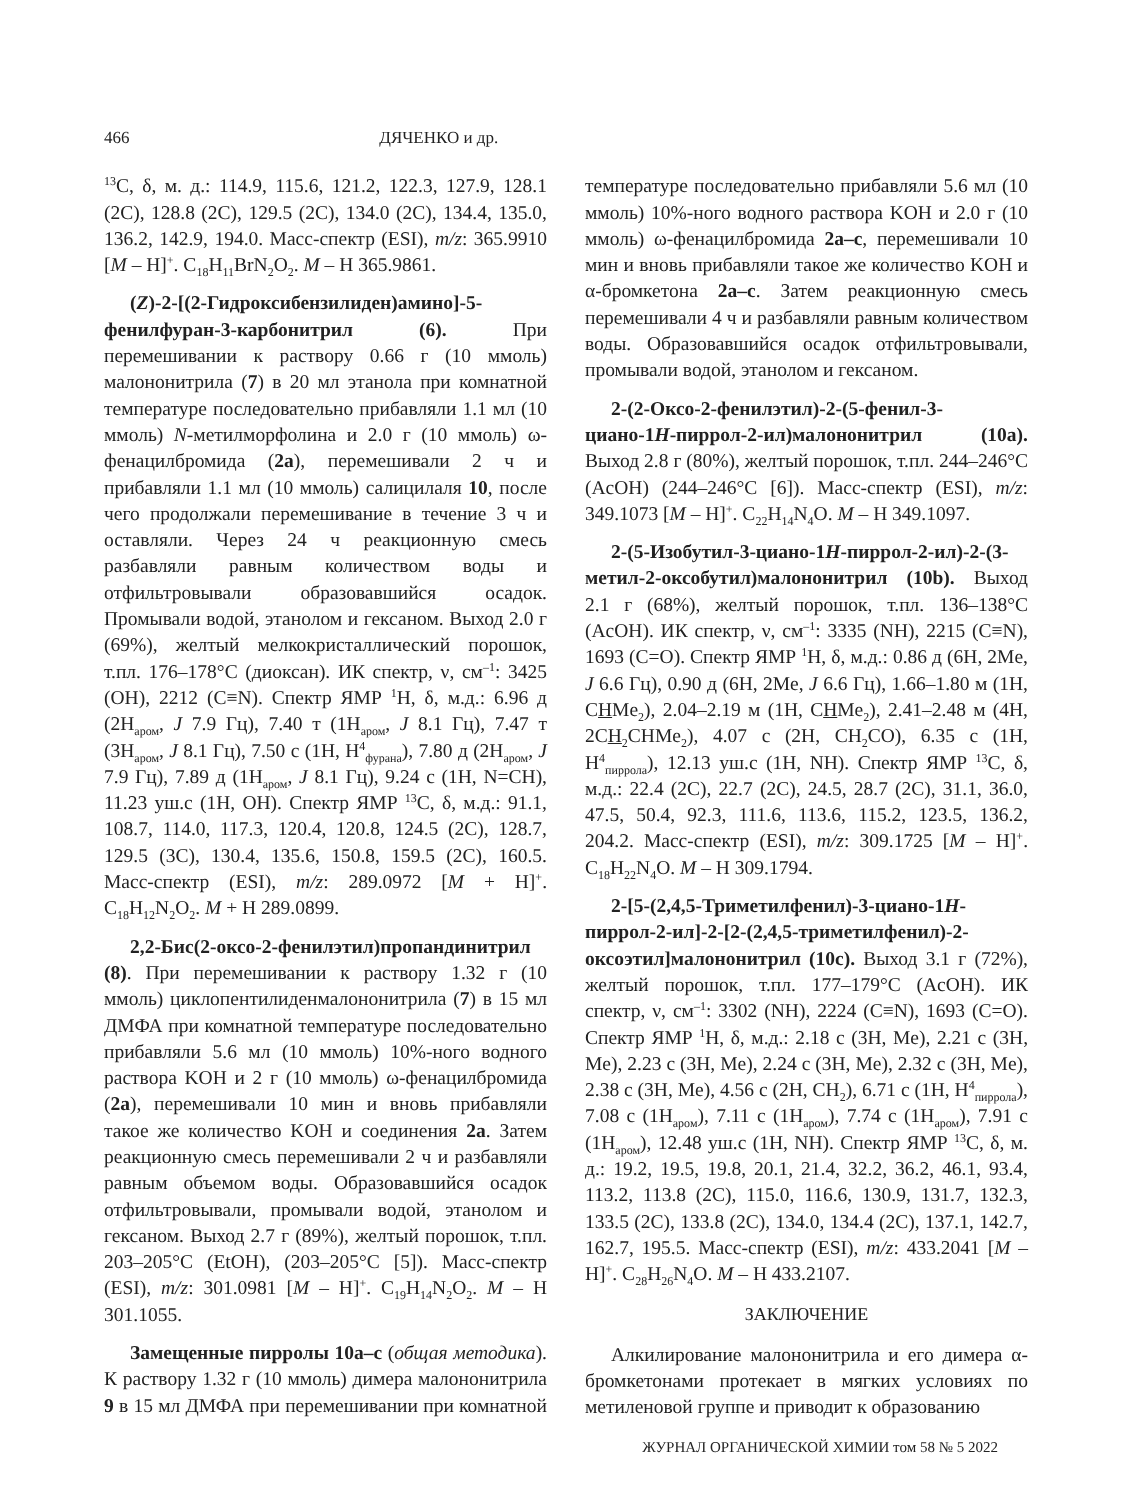466 ДЯЧЕНКО и др.
<sup>13</sup>C, δ, м. д.: 114.9, 115.6, 121.2, 122.3, 127.9, 128.1 (2C), 128.8 (2C), 129.5 (2C), 134.0 (2C), 134.4, 135.0, 136.2, 142.9, 194.0. Масс-спектр (ESI), m/z: 365.9910 [M – H]<sup>+</sup>. C<sub>18</sub>H<sub>11</sub>BrN<sub>2</sub>O<sub>2</sub>. M – H 365.9861.
(Z)-2-[(2-Гидроксибензилиден)амино]-5-фенилфуран-3-карбонитрил (6). При перемешивании к раствору 0.66 г (10 ммоль) малононитрила (7) в 20 мл этанола при комнатной температуре последовательно прибавляли 1.1 мл (10 ммоль) N-метилморфолина и 2.0 г (10 ммоль) ω-фенацилбромида (2a), перемешивали 2 ч и прибавляли 1.1 мл (10 ммоль) салицилаля 10, после чего продолжали перемешивание в течение 3 ч и оставляли. Через 24 ч реакционную смесь разбавляли равным количеством воды и отфильтровывали образовавшийся осадок. Промывали водой, этанолом и гексаном. Выход 2.0 г (69%), желтый мелкокристаллический порошок, т.пл. 176–178°C (диоксан). ИК спектр, ν, см<sup>–1</sup>: 3425 (OH), 2212 (C≡N). Спектр ЯМР <sup>1</sup>H, δ, м.д.: 6.96 д (2H<sub>аром</sub>, J 7.9 Гц), 7.40 т (1H<sub>аром</sub>, J 8.1 Гц), 7.47 т (3H<sub>аром</sub>, J 8.1 Гц), 7.50 с (1H, H<sup>4</sup><sub>фурана</sub>), 7.80 д (2H<sub>аром</sub>, J 7.9 Гц), 7.89 д (1H<sub>аром</sub>, J 8.1 Гц), 9.24 с (1H, N=CH), 11.23 уш.с (1H, OH). Спектр ЯМР <sup>13</sup>C, δ, м.д.: 91.1, 108.7, 114.0, 117.3, 120.4, 120.8, 124.5 (2C), 128.7, 129.5 (3C), 130.4, 135.6, 150.8, 159.5 (2C), 160.5. Масс-спектр (ESI), m/z: 289.0972 [M + H]<sup>+</sup>. C<sub>18</sub>H<sub>12</sub>N<sub>2</sub>O<sub>2</sub>. M + H 289.0899.
2,2-Бис(2-оксо-2-фенилэтил)пропандинитрил (8). При перемешивании к раствору 1.32 г (10 ммоль) циклопентилиденмалононитрила (7) в 15 мл ДМФА при комнатной температуре последовательно прибавляли 5.6 мл (10 ммоль) 10%-ного водного раствора KOH и 2 г (10 ммоль) ω-фенацилбромида (2a), перемешивали 10 мин и вновь прибавляли такое же количество KOH и соединения 2a. Затем реакционную смесь перемешивали 2 ч и разбавляли равным объемом воды. Образовавшийся осадок отфильтровывали, промывали водой, этанолом и гексаном. Выход 2.7 г (89%), желтый порошок, т.пл. 203–205°C (EtOH), (203–205°C [5]). Масс-спектр (ESI), m/z: 301.0981 [M – H]<sup>+</sup>. C<sub>19</sub>H<sub>14</sub>N<sub>2</sub>O<sub>2</sub>. M – H 301.1055.
Замещенные пирролы 10a–c (общая методика). К раствору 1.32 г (10 ммоль) димера малононитрила 9 в 15 мл ДМФА при перемешивании при комнатной температуре последовательно прибавляли 5.6 мл (10 ммоль) 10%-ного водного раствора KOH и 2.0 г (10 ммоль) ω-фенацилбромида 2a–c, перемешивали 10 мин и вновь прибавляли такое же количество KOH и α-бромкетона 2a–c. Затем реакционную смесь перемешивали 4 ч и разбавляли равным количеством воды. Образовавшийся осадок отфильтровывали, промывали водой, этанолом и гексаном.
2-(2-Оксо-2-фенилэтил)-2-(5-фенил-3-циано-1H-пиррол-2-ил)малононитрил (10a). Выход 2.8 г (80%), желтый порошок, т.пл. 244–246°C (AcOH) (244–246°C [6]). Масс-спектр (ESI), m/z: 349.1073 [M – H]<sup>+</sup>. C<sub>22</sub>H<sub>14</sub>N<sub>4</sub>O. M – H 349.1097.
2-(5-Изобутил-3-циано-1H-пиррол-2-ил)-2-(3-метил-2-оксобутил)малононитрил (10b). Выход 2.1 г (68%), желтый порошок, т.пл. 136–138°C (AcOH). ИК спектр, ν, см<sup>–1</sup>: 3335 (NH), 2215 (C≡N), 1693 (C=O). Спектр ЯМР <sup>1</sup>H, δ, м.д.: 0.86 д (6H, 2Me, J 6.6 Гц), 0.90 д (6H, 2Me, J 6.6 Гц), 1.66–1.80 м (1H, CHMe<sub>2</sub>), 2.04–2.19 м (1H, CHMe<sub>2</sub>), 2.41–2.48 м (4H, 2CH<sub>2</sub> CHMe<sub>2</sub>), 4.07 с (2H, CH<sub>2</sub>CO), 6.35 с (1H, H<sup>4</sup><sub>пиррола</sub>), 12.13 уш.с (1H, NH). Спектр ЯМР <sup>13</sup>C, δ, м.д.: 22.4 (2C), 22.7 (2C), 24.5, 28.7 (2C), 31.1, 36.0, 47.5, 50.4, 92.3, 111.6, 113.6, 115.2, 123.5, 136.2, 204.2. Масс-спектр (ESI), m/z: 309.1725 [M – H]<sup>+</sup>. C<sub>18</sub>H<sub>22</sub>N<sub>4</sub>O. M – H 309.1794.
2-[5-(2,4,5-Триметилфенил)-3-циано-1H-пиррол-2-ил]-2-[2-(2,4,5-триметилфенил)-2-оксоэтил]малононитрил (10c). Выход 3.1 г (72%), желтый порошок, т.пл. 177–179°C (AcOH). ИК спектр, ν, см<sup>–1</sup>: 3302 (NH), 2224 (C≡N), 1693 (C=O). Спектр ЯМР <sup>1</sup>H, δ, м.д.: 2.18 с (3H, Me), 2.21 с (3H, Me), 2.23 с (3H, Me), 2.24 с (3H, Me), 2.32 с (3H, Me), 2.38 с (3H, Me), 4.56 с (2H, CH<sub>2</sub>), 6.71 с (1H, H<sup>4</sup><sub>пиррола</sub>), 7.08 с (1H<sub>аром</sub>), 7.11 с (1H<sub>аром</sub>), 7.74 с (1H<sub>аром</sub>), 7.91 с (1H<sub>аром</sub>), 12.48 уш.с (1H, NH). Спектр ЯМР <sup>13</sup>C, δ, м. д.: 19.2, 19.5, 19.8, 20.1, 21.4, 32.2, 36.2, 46.1, 93.4, 113.2, 113.8 (2C), 115.0, 116.6, 130.9, 131.7, 132.3, 133.5 (2C), 133.8 (2C), 134.0, 134.4 (2C), 137.1, 142.7, 162.7, 195.5. Масс-спектр (ESI), m/z: 433.2041 [M – H]<sup>+</sup>. C<sub>28</sub>H<sub>26</sub>N<sub>4</sub>O. M – H 433.2107.
ЗАКЛЮЧЕНИЕ
Алкилирование малононитрила и его димера α-бромкетонами протекает в мягких условиях по метиленовой группе и приводит к образованию
ЖУРНАЛ ОРГАНИЧЕСКОЙ ХИМИИ том 58 № 5 2022